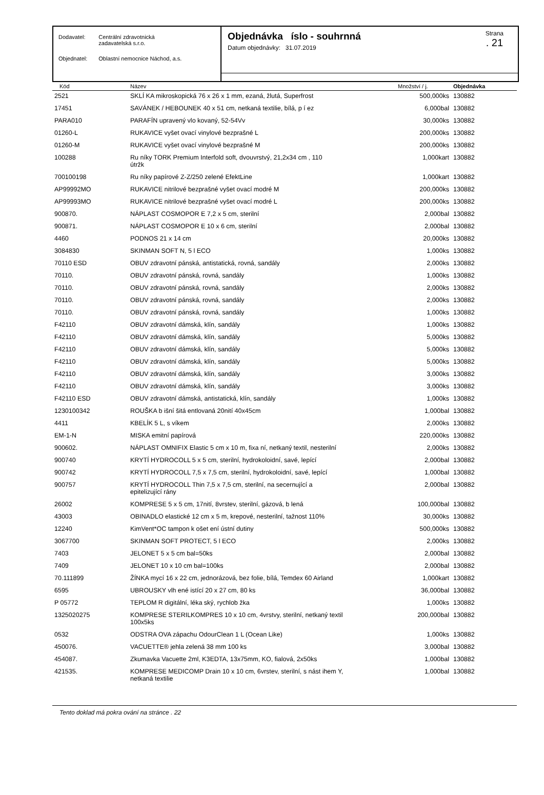| Dodavatel: | Centrální zdravotnická zadavatelská s.r.o. |
| Objednatel: | Oblastní nemocnice Náchod, a.s. |
Objednávka íslo - souhrnná
Datum objednávky: 31.07.2019
Strana. 21
| Kód | Název | Množství / j. | Objednávka |
| --- | --- | --- | --- |
| 2521 | SKLÍ KA mikroskopická 76 x 26 x 1 mm, ezaná, žlutá, Superfrost | 500,000ks | 130882 |
| 17451 | SAVÁNEK / HEBOUNEK 40 x 51 cm, netkaná textilie, bílá, p í ez | 6,000bal | 130882 |
| PARA010 | PARAFÍN upravený vlo kovaný, 52-54Vv | 30,000ks | 130882 |
| 01260-L | RUKAVICE vyšet ovací vinylové bezprašné L | 200,000ks | 130882 |
| 01260-M | RUKAVICE vyšet ovací vinylové bezprašné M | 200,000ks | 130882 |
| 100288 | Ru níky TORK Premium Interfold soft, dvouvrstvý, 21,2x34 cm , 110 útržk | 1,000kart | 130882 |
| 700100198 | Ru níky papírové Z-Z/250 zelené EfektLine | 1,000kart | 130882 |
| AP99992MO | RUKAVICE nitrilové bezprašné vyšet ovací modré M | 200,000ks | 130882 |
| AP99993MO | RUKAVICE nitrilové bezprašné vyšet ovací modré L | 200,000ks | 130882 |
| 900870. | NÁPLAST COSMOPOR E 7,2 x 5 cm, sterilní | 2,000bal | 130882 |
| 900871. | NÁPLAST COSMOPOR E 10 x 6 cm, sterilní | 2,000bal | 130882 |
| 4460 | PODNOS 21 x 14 cm | 20,000ks | 130882 |
| 3084830 | SKINMAN SOFT N, 5 l ECO | 1,000ks | 130882 |
| 70110 ESD | OBUV zdravotní pánská, antistatická, rovná, sandály | 2,000ks | 130882 |
| 70110. | OBUV zdravotní pánská, rovná, sandály | 1,000ks | 130882 |
| 70110. | OBUV zdravotní pánská, rovná, sandály | 2,000ks | 130882 |
| 70110. | OBUV zdravotní pánská, rovná, sandály | 2,000ks | 130882 |
| 70110. | OBUV zdravotní pánská, rovná, sandály | 1,000ks | 130882 |
| F42110 | OBUV zdravotní dámská, klín, sandály | 1,000ks | 130882 |
| F42110 | OBUV zdravotní dámská, klín, sandály | 5,000ks | 130882 |
| F42110 | OBUV zdravotní dámská, klín, sandály | 5,000ks | 130882 |
| F42110 | OBUV zdravotní dámská, klín, sandály | 5,000ks | 130882 |
| F42110 | OBUV zdravotní dámská, klín, sandály | 3,000ks | 130882 |
| F42110 | OBUV zdravotní dámská, klín, sandály | 3,000ks | 130882 |
| F42110 ESD | OBUV zdravotní dámská, antistatická, klín, sandály | 1,000ks | 130882 |
| 1230100342 | ROUŠKA b išní šitá entlovaná 20nití 40x45cm | 1,000bal | 130882 |
| 4411 | KBELÍK 5 L, s víkem | 2,000ks | 130882 |
| EM-1-N | MISKA emitní papírová | 220,000ks | 130882 |
| 900602. | NÁPLAST OMNIFIX Elastic 5 cm x 10 m, fixa ní, netkaný textil, nesterilní | 2,000ks | 130882 |
| 900740 | KRYTÍ HYDROCOLL 5 x 5 cm, sterilní, hydrokoloidní, savé, lepící | 2,000bal | 130882 |
| 900742 | KRYTÍ HYDROCOLL 7,5 x 7,5 cm, sterilní, hydrokoloidní, savé, lepící | 1,000bal | 130882 |
| 900757 | KRYTÍ HYDROCOLL Thin 7,5 x 7,5 cm, sterilní, na secernující a epitelizující rány | 2,000bal | 130882 |
| 26002 | KOMPRESE 5 x 5 cm, 17nití, 8vrstev, sterilní, gázová, b lená | 100,000bal | 130882 |
| 43003 | OBINADLO elastické 12 cm x 5 m, krepové, nesterilní, tažnost 110% | 30,000ks | 130882 |
| 12240 | KimVent*OC tampon k ošet ení ústní dutiny | 500,000ks | 130882 |
| 3067700 | SKINMAN SOFT PROTECT, 5 l ECO | 2,000ks | 130882 |
| 7403 | JELONET 5 x 5 cm bal=50ks | 2,000bal | 130882 |
| 7409 | JELONET 10 x 10 cm bal=100ks | 2,000bal | 130882 |
| 70.111899 | ŽÍNKA mycí 16 x 22 cm, jednorázová, bez folie, bílá, Temdex 60 Airland | 1,000kart | 130882 |
| 6595 | UBROUSKY vlh ené istící 20 x 27 cm, 80 ks | 36,000bal | 130882 |
| P 05772 | TEPLOM R digitální, léka ský, rychlob žka | 1,000ks | 130882 |
| 1325020275 | KOMPRESE STERILKOMPRES 10 x 10 cm, 4vrstvy, sterilní, netkaný textil 100x5ks | 200,000bal | 130882 |
| 0532 | ODSTRA OVA zápachu OdourClean 1 L (Ocean Like) | 1,000ks | 130882 |
| 450076. | VACUETTE® jehla zelená 38 mm 100 ks | 3,000bal | 130882 |
| 454087. | Zkumavka Vacuette 2ml, K3EDTA, 13x75mm, KO, fialová, 2x50ks | 1,000bal | 130882 |
| 421535. | KOMPRESE MEDICOMP Drain 10 x 10 cm, 6vrstev, sterilní, s nást ihem Y, netkaná textilie | 1,000bal | 130882 |
Tento doklad má pokra ování na stránce . 22